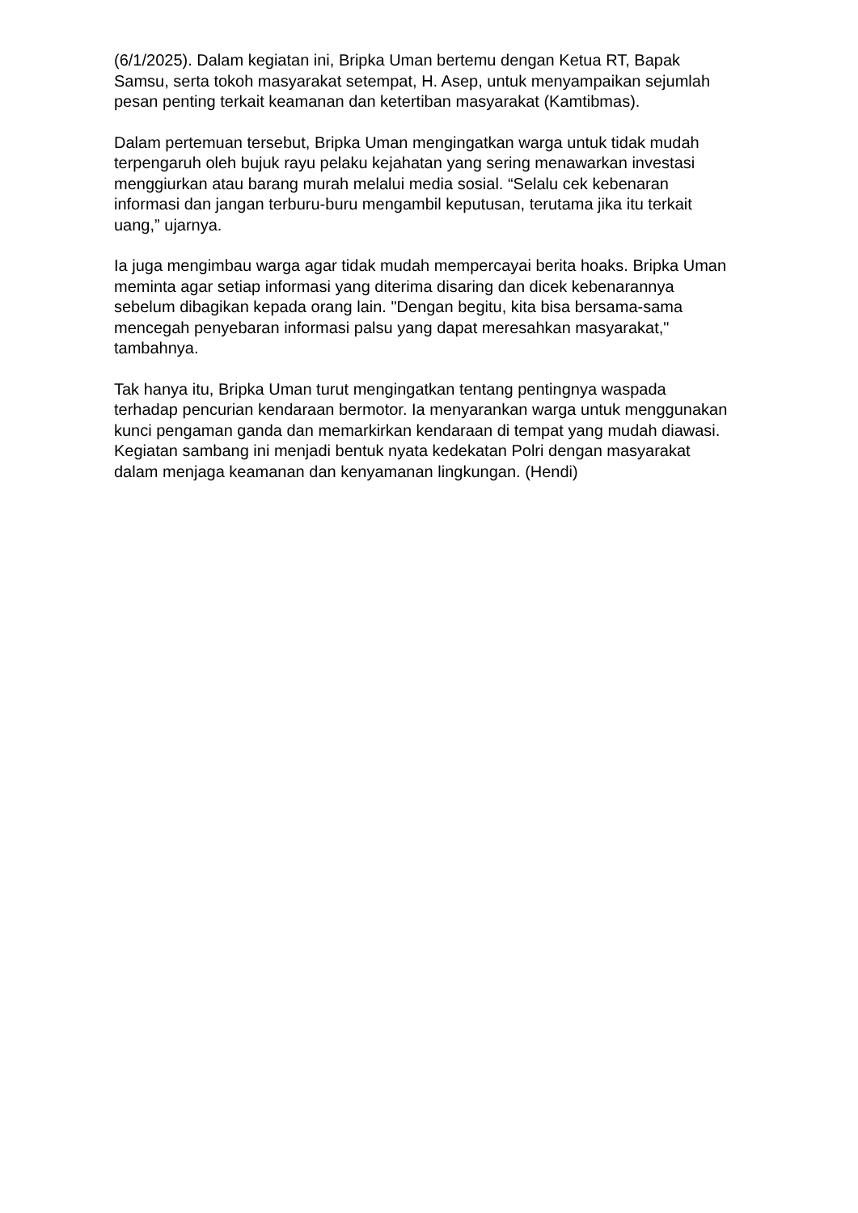(6/1/2025). Dalam kegiatan ini, Bripka Uman bertemu dengan Ketua RT, Bapak Samsu, serta tokoh masyarakat setempat, H. Asep, untuk menyampaikan sejumlah pesan penting terkait keamanan dan ketertiban masyarakat (Kamtibmas).
Dalam pertemuan tersebut, Bripka Uman mengingatkan warga untuk tidak mudah terpengaruh oleh bujuk rayu pelaku kejahatan yang sering menawarkan investasi menggiurkan atau barang murah melalui media sosial. “Selalu cek kebenaran informasi dan jangan terburu-buru mengambil keputusan, terutama jika itu terkait uang,” ujarnya.
Ia juga mengimbau warga agar tidak mudah mempercayai berita hoaks. Bripka Uman meminta agar setiap informasi yang diterima disaring dan dicek kebenarannya sebelum dibagikan kepada orang lain. "Dengan begitu, kita bisa bersama-sama mencegah penyebaran informasi palsu yang dapat meresahkan masyarakat," tambahnya.
Tak hanya itu, Bripka Uman turut mengingatkan tentang pentingnya waspada terhadap pencurian kendaraan bermotor. Ia menyarankan warga untuk menggunakan kunci pengaman ganda dan memarkirkan kendaraan di tempat yang mudah diawasi. Kegiatan sambang ini menjadi bentuk nyata kedekatan Polri dengan masyarakat dalam menjaga keamanan dan kenyamanan lingkungan. (Hendi)